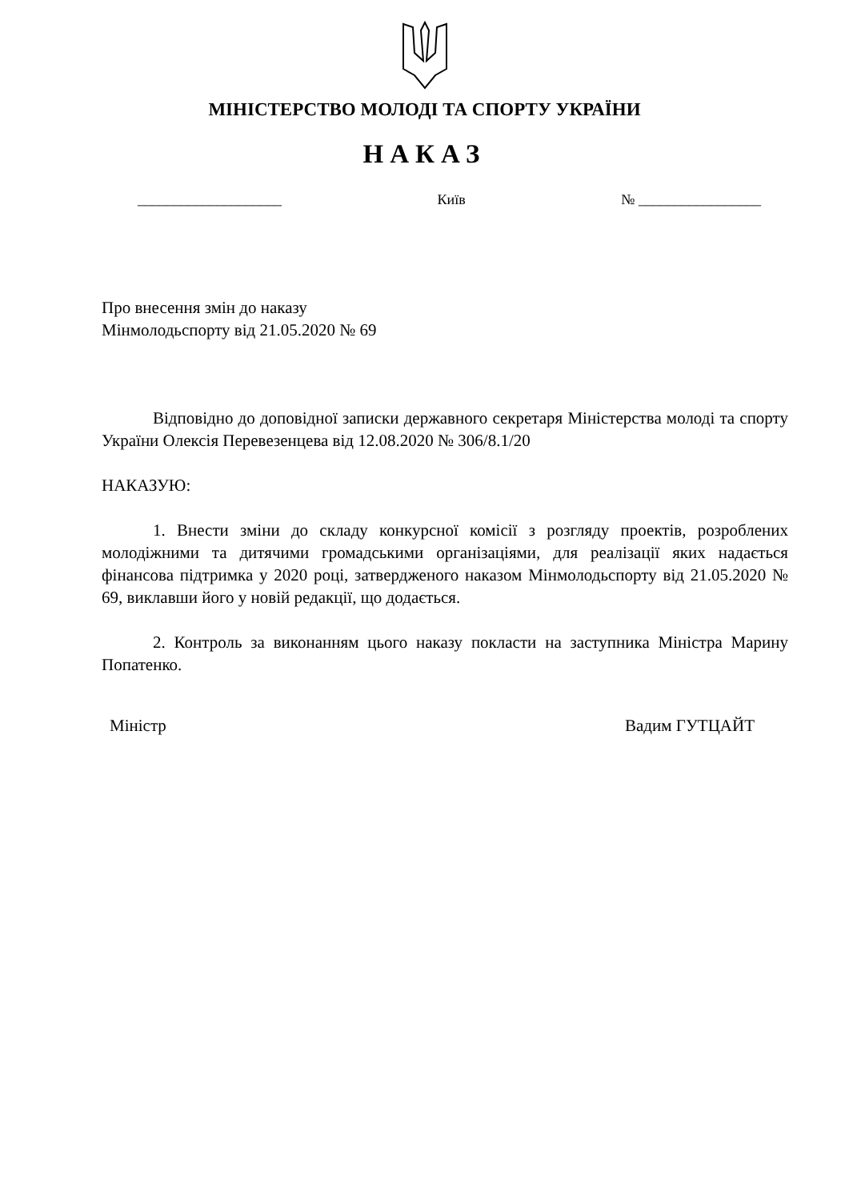МІНІСТЕРСТВО МОЛОДІ ТА СПОРТУ УКРАЇНИ
НАКАЗ
____________________ Київ № _________________
Про внесення змін до наказу
Мінмолодьспорту від 21.05.2020 № 69
Відповідно до доповідної записки державного секретаря Міністерства молоді та спорту України Олексія Перевезенцева від 12.08.2020 № 306/8.1/20
НАКАЗУЮ:
1. Внести зміни до складу конкурсної комісії з розгляду проектів, розроблених молодіжними та дитячими громадськими організаціями, для реалізації яких надається фінансова підтримка у 2020 році, затвердженого наказом Мінмолодьспорту від 21.05.2020 № 69, виклавши його у новій редакції, що додається.
2. Контроль за виконанням цього наказу покласти на заступника Міністра Марину Попатенко.
Міністр Вадим ГУТЦАЙТ